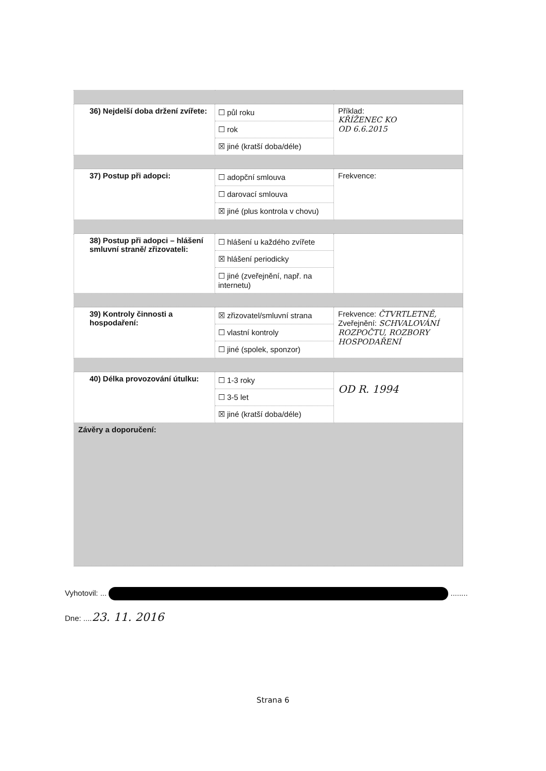| 36) Nejdelší doba držení zvířete: | ☐ půl roku ☐ rok ☒ jiné (kratší doba/déle) | Příklad: KŘÍŽENEC KO OD 6.6.2015 |
| 37) Postup při adopci: | ☐ adopční smlouva ☐ darovací smlouva ☒ jiné (plus kontrola v chovu) | Frekvence: |
| 38) Postup při adopci – hlášení smluvní straně/ zřizovateli: | ☐ hlášení u každého zvířete ☒ hlášení periodicky ☐ jiné (zveřejnění, např. na internetu) | |
| 39) Kontroly činnosti a hospodaření: | ☒ zřizovatel/smluvní strana ☐ vlastní kontroly ☐ jiné (spolek, sponzor) | Frekvence: ČTVRTLETNĚ, Zveřejnění: SCHVALOVÁNÍ ROZPOČTU, ROZBORY HOSPODAŘENÍ |
| 40) Délka provozování útulku: | ☐ 1-3 roky ☐ 3-5 let ☒ jiné (kratší doba/déle) | OD R. 1994 |
| Závěry a doporučení: | | |
Vyhotovil: ... ........
Dne: ....23. 11. 2016
Strana 6